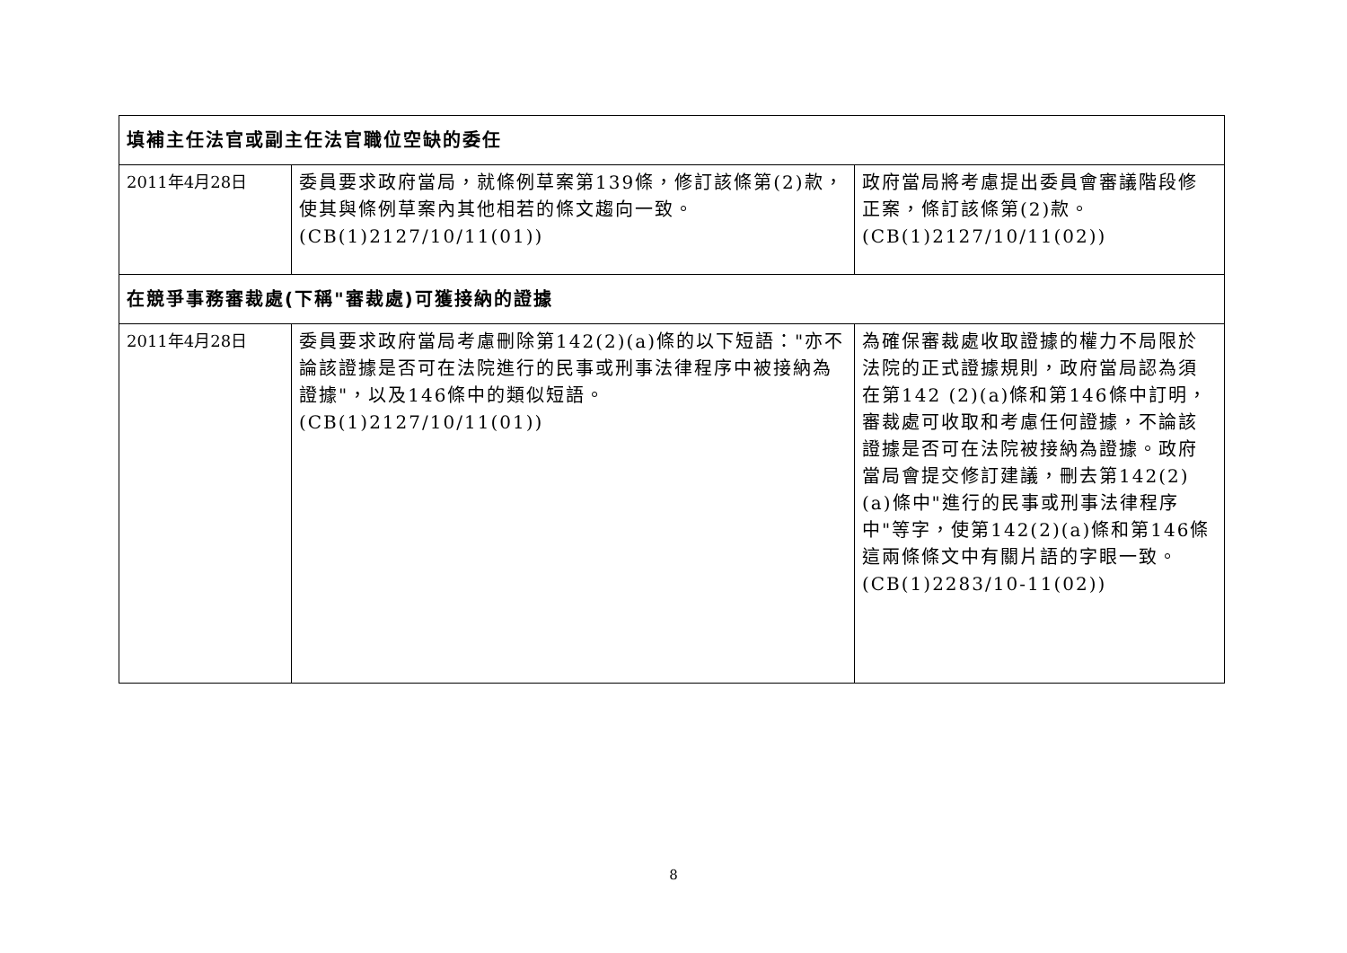| 填補主任法官或副主任法官職位空缺的委任 | | |
| 2011年4月28日 | 委員要求政府當局，就條例草案第139條，修訂該條第(2)款，使其與條例草案內其他相若的條文趨向一致。(CB(1)2127/10/11(01)) | 政府當局將考慮提出委員會審議階段修正案，條訂該條第(2)款。(CB(1)2127/10/11(02)) |
| 在競爭事務審裁處(下稱"審裁處)可獲接納的證據 | | |
| 2011年4月28日 | 委員要求政府當局考慮刪除第142(2)(a)條的以下短語："亦不論該證據是否可在法院進行的民事或刑事法律程序中被接納為證據"，以及146條中的類似短語。(CB(1)2127/10/11(01)) | 為確保審裁處收取證據的權力不局限於法院的正式證據規則，政府當局認為須在第142 (2)(a)條和第146條中訂明，審裁處可收取和考慮任何證據，不論該證據是否可在法院被接納為證據。政府當局會提交修訂建議，刪去第142(2)(a)條中"進行的民事或刑事法律程序中"等字，使第142(2)(a)條和第146條這兩條條文中有關片語的字眼一致。(CB(1)2283/10-11(02)) |
8